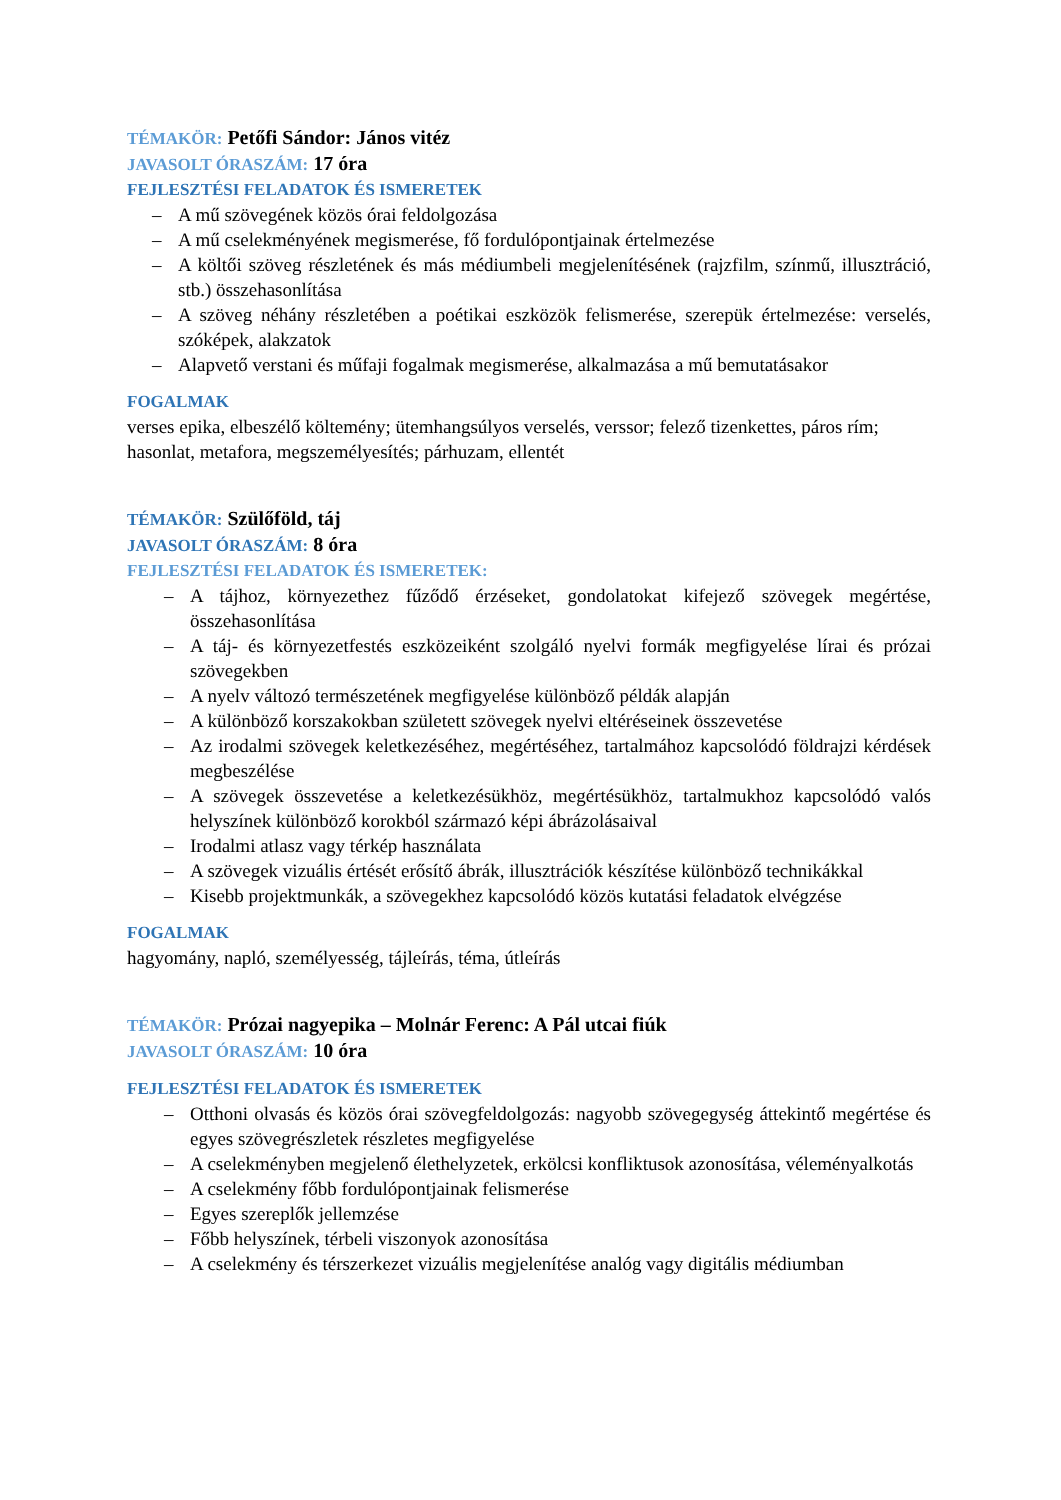TÉMAKÖR: Petőfi Sándor: János vitéz
JAVASOLT ÓRASZÁM: 17 óra
FEJLESZTÉSI FELADATOK ÉS ISMERETEK
– A mű szövegének közös órai feldolgozása
– A mű cselekményének megismerése, fő fordulópontjainak értelmezése
– A költői szöveg részletének és más médiumbeli megjelenítésének (rajzfilm, színmű, illusztráció, stb.) összehasonlítása
– A szöveg néhány részletében a poétikai eszközök felismerése, szerepük értelmezése: verselés, szóképek, alakzatok
– Alapvető verstani és műfaji fogalmak megismerése, alkalmazása a mű bemutatásakor
FOGALMAK
verses epika, elbeszélő költemény; ütemhangsúlyos verselés, verssor; felező tizenkettes, páros rím; hasonlat, metafora, megszemélyesítés; párhuzam, ellentét
TÉMAKÖR: Szülőföld, táj
JAVASOLT ÓRASZÁM: 8 óra
FEJLESZTÉSI FELADATOK ÉS ISMERETEK:
– A tájhoz, környezethez fűződő érzéseket, gondolatokat kifejező szövegek megértése, összehasonlítása
– A táj- és környezetfestés eszközeiként szolgáló nyelvi formák megfigyelése lírai és prózai szövegekben
– A nyelv változó természetének megfigyelése különböző példák alapján
– A különböző korszakokban született szövegek nyelvi eltéréseinek összevetése
– Az irodalmi szövegek keletkezéséhez, megértéséhez, tartalmához kapcsolódó földrajzi kérdések megbeszélése
– A szövegek összevetése a keletkezésükhöz, megértésükhöz, tartalmukhoz kapcsolódó valós helyszínek különböző korokból származó képi ábrázolásaival
– Irodalmi atlasz vagy térkép használata
– A szövegek vizuális értését erősítő ábrák, illusztrációk készítése különböző technikákkal
– Kisebb projektmunkák, a szövegekhez kapcsolódó közös kutatási feladatok elvégzése
FOGALMAK
hagyomány, napló, személyesség, tájleírás, téma, útleírás
TÉMAKÖR: Prózai nagyepika – Molnár Ferenc: A Pál utcai fiúk
JAVASOLT ÓRASZÁM: 10 óra
FEJLESZTÉSI FELADATOK ÉS ISMERETEK
– Otthoni olvasás és közös órai szövegfeldolgozás: nagyobb szövegegység áttekintő megértése és egyes szövegrészletek részletes megfigyelése
– A cselekményben megjelenő élethelyzetek, erkölcsi konfliktusok azonosítása, véleményalkotás
– A cselekmény főbb fordulópontjainak felismerése
– Egyes szereplők jellemzése
– Főbb helyszínek, térbeli viszonyok azonosítása
– A cselekmény és térszerkezet vizuális megjelenítése analóg vagy digitális médiumban